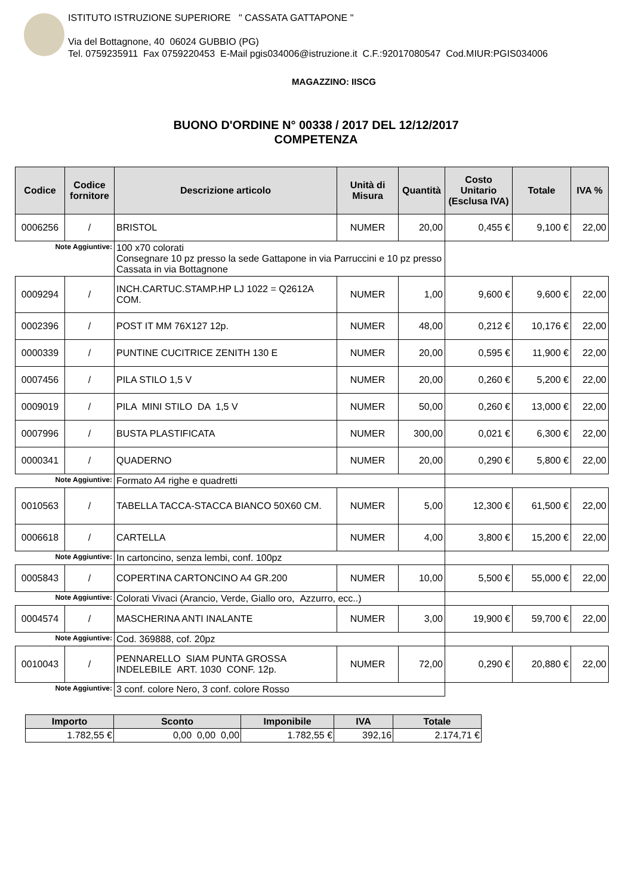ISTITUTO ISTRUZIONE SUPERIORE " CASSATA GATTAPONE "
Via del Bottagnone, 40 06024 GUBBIO (PG)
Tel. 0759235911 Fax 0759220453 E-Mail pgis034006@istruzione.it C.F.:92017080547 Cod.MIUR:PGIS034006
MAGAZZINO: IISCG
BUONO D'ORDINE N° 00338 / 2017 DEL 12/12/2017
COMPETENZA
| Codice | Codice fornitore | Descrizione articolo | Unità di Misura | Quantità | Costo Unitario (Esclusa IVA) | Totale | IVA % |
| --- | --- | --- | --- | --- | --- | --- | --- |
| 0006256 | / | BRISTOL | NUMER | 20,00 | 0,455 € | 9,100 € | 22,00 |
| Note Aggiuntive: | | 100 x70 colorati Consegnare 10 pz presso la sede Gattapone in via Parruccini e 10 pz presso Cassata in via Bottagnone | | | | | |
| 0009294 | / | INCH.CARTUC.STAMP.HP LJ 1022 = Q2612A COM. | NUMER | 1,00 | 9,600 € | 9,600 € | 22,00 |
| 0002396 | / | POST IT MM 76X127 12p. | NUMER | 48,00 | 0,212 € | 10,176 € | 22,00 |
| 0000339 | / | PUNTINE CUCITRICE ZENITH 130 E | NUMER | 20,00 | 0,595 € | 11,900 € | 22,00 |
| 0007456 | / | PILA STILO 1,5 V | NUMER | 20,00 | 0,260 € | 5,200 € | 22,00 |
| 0009019 | / | PILA MINI STILO DA 1,5 V | NUMER | 50,00 | 0,260 € | 13,000 € | 22,00 |
| 0007996 | / | BUSTA PLASTIFICATA | NUMER | 300,00 | 0,021 € | 6,300 € | 22,00 |
| 0000341 | / | QUADERNO | NUMER | 20,00 | 0,290 € | 5,800 € | 22,00 |
| Note Aggiuntive: | | Formato A4 righe e quadretti | | | | | |
| 0010563 | / | TABELLA TACCA-STACCA BIANCO 50X60 CM. | NUMER | 5,00 | 12,300 € | 61,500 € | 22,00 |
| 0006618 | / | CARTELLA | NUMER | 4,00 | 3,800 € | 15,200 € | 22,00 |
| Note Aggiuntive: | | In cartoncino, senza lembi, conf. 100pz | | | | | |
| 0005843 | / | COPERTINA CARTONCINO A4 GR.200 | NUMER | 10,00 | 5,500 € | 55,000 € | 22,00 |
| Note Aggiuntive: | | Colorati Vivaci (Arancio, Verde, Giallo oro, Azzurro, ecc..) | | | | | |
| 0004574 | / | MASCHERINA ANTI INALANTE | NUMER | 3,00 | 19,900 € | 59,700 € | 22,00 |
| Note Aggiuntive: | | Cod. 369888, cof. 20pz | | | | | |
| 0010043 | / | PENNARELLO SIAM PUNTA GROSSA INDELEBILE ART. 1030 CONF. 12p. | NUMER | 72,00 | 0,290 € | 20,880 € | 22,00 |
| Note Aggiuntive: | | 3 conf. colore Nero, 3 conf. colore Rosso | | | | | |
| Importo | Sconto | Imponibile | IVA | Totale |
| --- | --- | --- | --- | --- |
| 1.782,55 € | 0,00 0,00 0,00 | 1.782,55 € | 392,16 | 2.174,71 € |